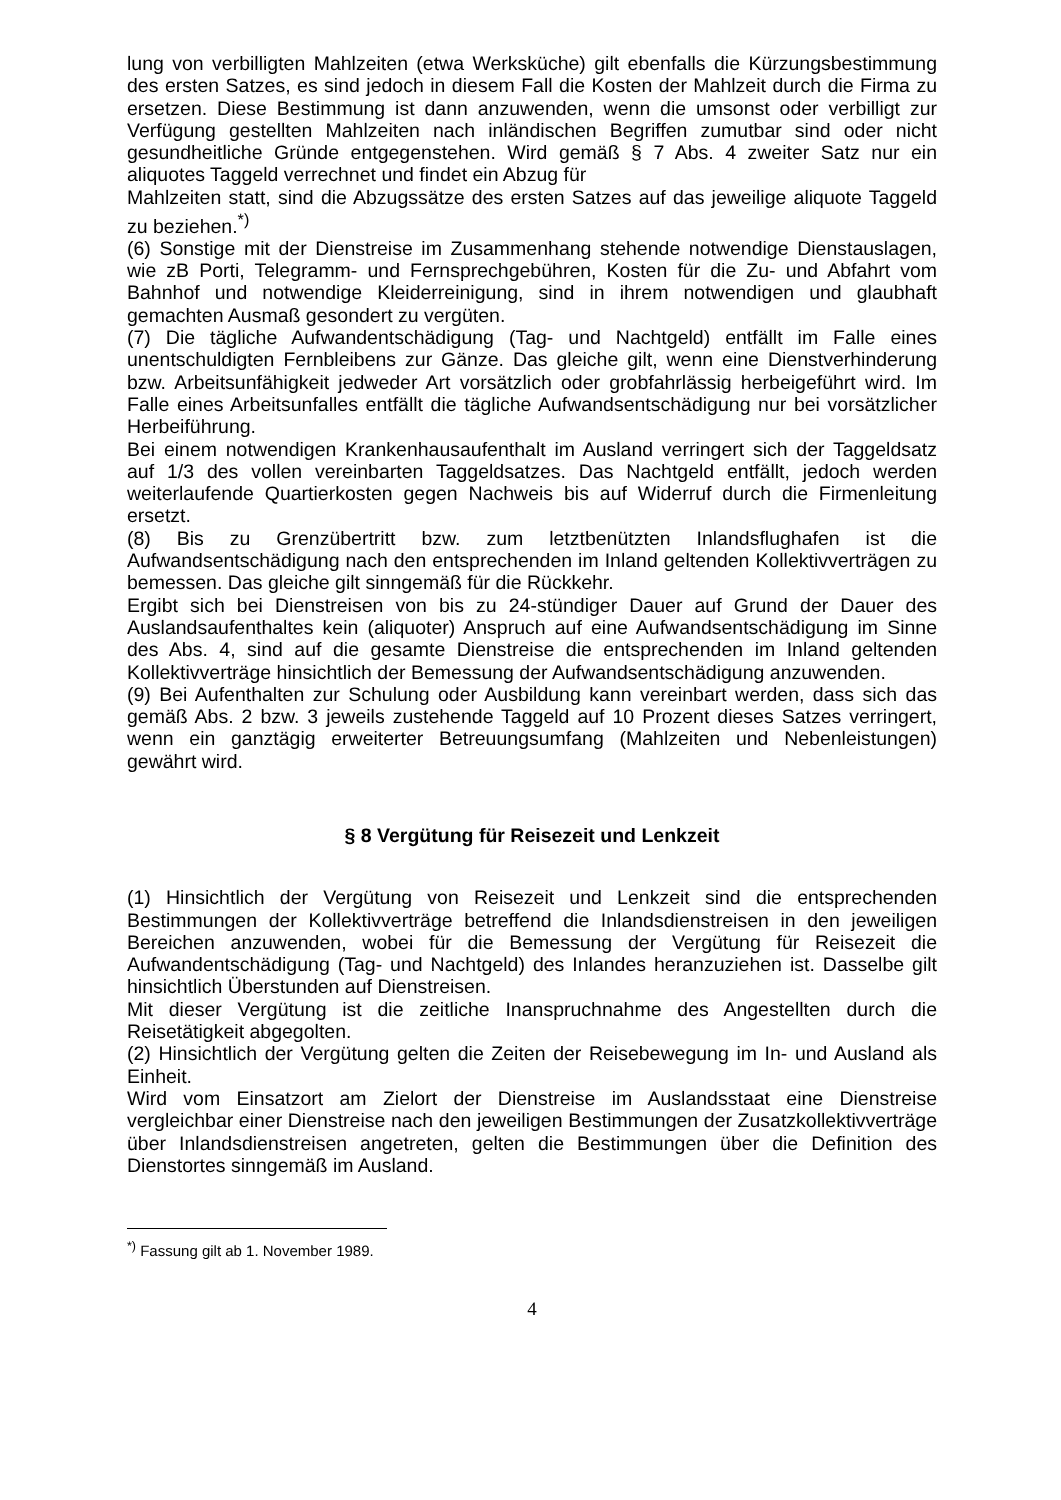lung von verbilligten Mahlzeiten (etwa Werksküche) gilt ebenfalls die Kürzungsbestimmung des ersten Satzes, es sind jedoch in diesem Fall die Kosten der Mahlzeit durch die Firma zu ersetzen. Diese Bestimmung ist dann anzuwenden, wenn die umsonst oder verbilligt zur Verfügung gestellten Mahlzeiten nach inländischen Begriffen zumutbar sind oder nicht gesundheitliche Gründe entgegenstehen. Wird gemäß § 7 Abs. 4 zweiter Satz nur ein aliquotes Taggeld verrechnet und findet ein Abzug für
Mahlzeiten statt, sind die Abzugssätze des ersten Satzes auf das jeweilige aliquote Taggeld zu beziehen.<sup>*)</sup>
(6) Sonstige mit der Dienstreise im Zusammenhang stehende notwendige Dienstauslagen, wie zB Porti, Telegramm- und Fernsprechgebühren, Kosten für die Zu- und Abfahrt vom Bahnhof und notwendige Kleiderreinigung, sind in ihrem notwendigen und glaubhaft gemachten Ausmaß gesondert zu vergüten.
(7) Die tägliche Aufwandentschädigung (Tag- und Nachtgeld) entfällt im Falle eines unentschuldigten Fernbleibens zur Gänze. Das gleiche gilt, wenn eine Dienstverhinderung bzw. Arbeitsunfähigkeit jedweder Art vorsätzlich oder grobfahrlässig herbeigeführt wird. Im Falle eines Arbeitsunfalles entfällt die tägliche Aufwandsentschädigung nur bei vorsätzlicher Herbeiführung.
Bei einem notwendigen Krankenhausaufenthalt im Ausland verringert sich der Taggeldsatz auf 1/3 des vollen vereinbarten Taggeldsatzes. Das Nachtgeld entfällt, jedoch werden weiterlaufende Quartierkosten gegen Nachweis bis auf Widerruf durch die Firmenleitung ersetzt.
(8) Bis zu Grenzübertritt bzw. zum letztbenützten Inlandsflughafen ist die Aufwandsentschädigung nach den entsprechenden im Inland geltenden Kollektivverträgen zu bemessen. Das gleiche gilt sinngemäß für die Rückkehr.
Ergibt sich bei Dienstreisen von bis zu 24-stündiger Dauer auf Grund der Dauer des Auslandsaufenthaltes kein (aliquoter) Anspruch auf eine Aufwandsentschädigung im Sinne des Abs. 4, sind auf die gesamte Dienstreise die entsprechenden im Inland geltenden Kollektivverträge hinsichtlich der Bemessung der Aufwandsentschädigung anzuwenden.
(9) Bei Aufenthalten zur Schulung oder Ausbildung kann vereinbart werden, dass sich das gemäß Abs. 2 bzw. 3 jeweils zustehende Taggeld auf 10 Prozent dieses Satzes verringert, wenn ein ganztägig erweiterter Betreuungsumfang (Mahlzeiten und Nebenleistungen) gewährt wird.
§ 8 Vergütung für Reisezeit und Lenkzeit
(1) Hinsichtlich der Vergütung von Reisezeit und Lenkzeit sind die entsprechenden Bestimmungen der Kollektivverträge betreffend die Inlandsdienstreisen in den jeweiligen Bereichen anzuwenden, wobei für die Bemessung der Vergütung für Reisezeit die Aufwandentschädigung (Tag- und Nachtgeld) des Inlandes heranzuziehen ist. Dasselbe gilt hinsichtlich Überstunden auf Dienstreisen.
Mit dieser Vergütung ist die zeitliche Inanspruchnahme des Angestellten durch die Reisetätigkeit abgegolten.
(2) Hinsichtlich der Vergütung gelten die Zeiten der Reisebewegung im In- und Ausland als Einheit.
Wird vom Einsatzort am Zielort der Dienstreise im Auslandsstaat eine Dienstreise vergleichbar einer Dienstreise nach den jeweiligen Bestimmungen der Zusatzkollektivverträge über Inlandsdienstreisen angetreten, gelten die Bestimmungen über die Definition des Dienstortes sinngemäß im Ausland.
<sup>*)</sup> Fassung gilt ab 1. November 1989.
4